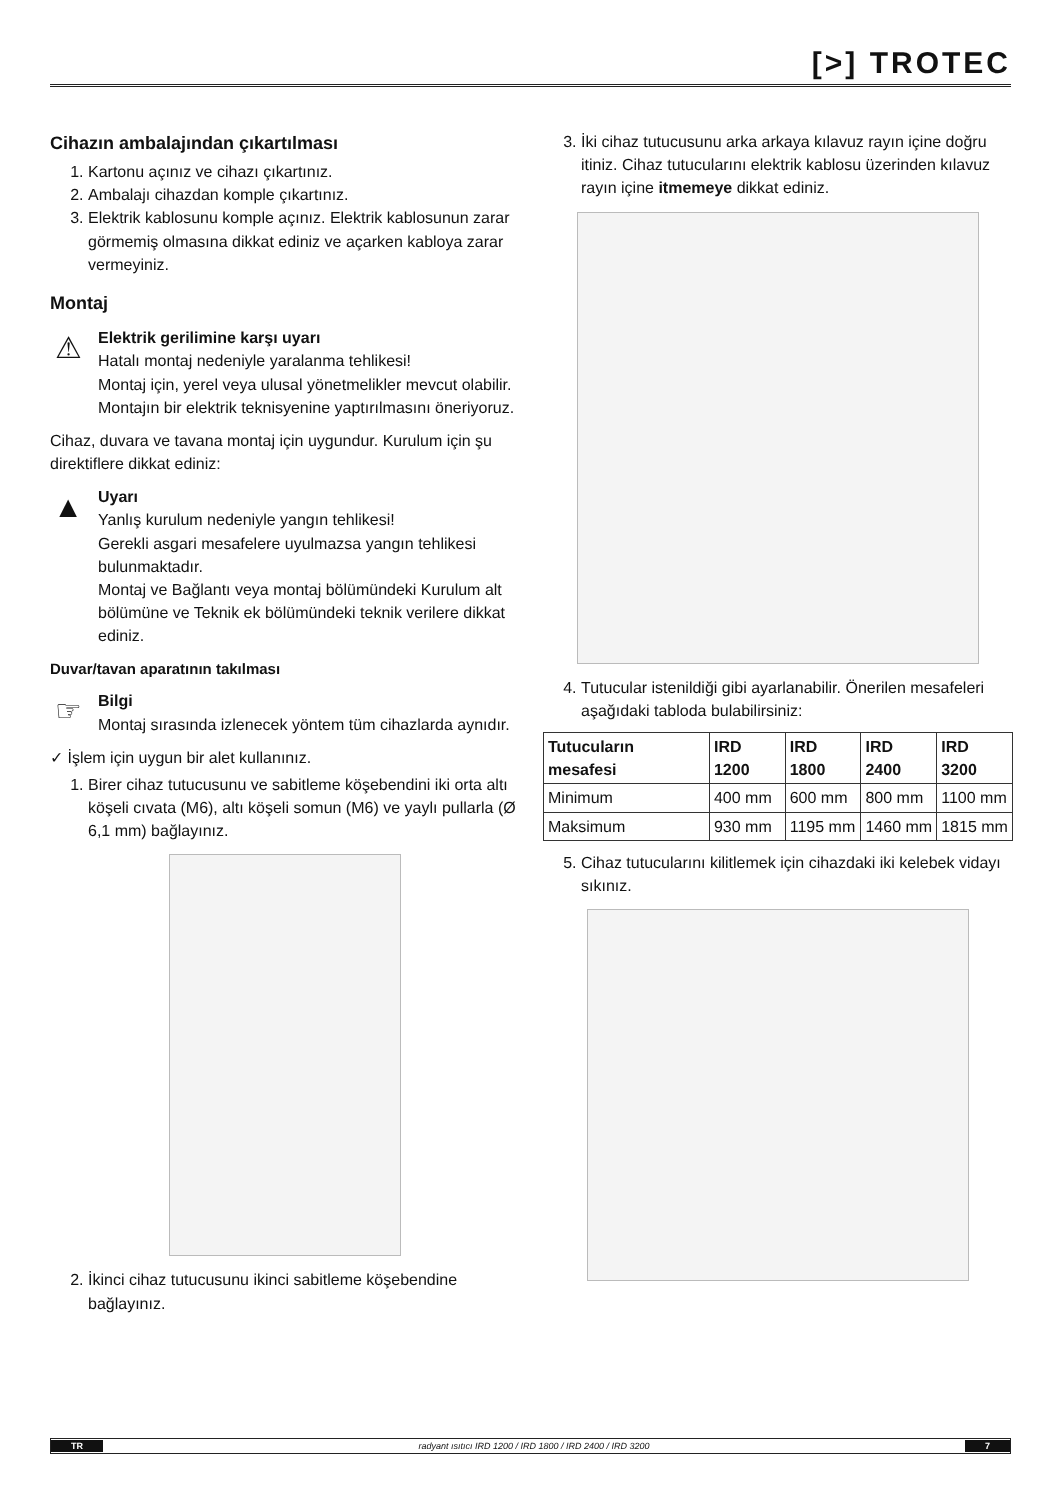[>] TROTEC
Cihazın ambalajından çıkartılması
1. Kartonu açınız ve cihazı çıkartınız.
2. Ambalajı cihazdan komple çıkartınız.
3. Elektrik kablosunu komple açınız. Elektrik kablosunun zarar görmemiş olmasına dikkat ediniz ve açarken kabloya zarar vermeyiniz.
Montaj
⚠
Elektrik gerilimine karşı uyarı
Hatalı montaj nedeniyle yaralanma tehlikesi!
Montaj için, yerel veya ulusal yönetmelikler mevcut olabilir. Montajın bir elektrik teknisyenine yaptırılmasını öneriyoruz.
Cihaz, duvara ve tavana montaj için uygundur. Kurulum için şu direktiflere dikkat ediniz:
▲
Uyarı
Yanlış kurulum nedeniyle yangın tehlikesi!
Gerekli asgari mesafelere uyulmazsa yangın tehlikesi bulunmaktadır.
Montaj ve Bağlantı veya montaj bölümündeki Kurulum alt bölümüne ve Teknik ek bölümündeki teknik verilere dikkat ediniz.
Duvar/tavan aparatının takılması
☞
Bilgi
Montaj sırasında izlenecek yöntem tüm cihazlarda aynıdır.
✓ İşlem için uygun bir alet kullanınız.
1. Birer cihaz tutucusunu ve sabitleme köşebendini iki orta altı köşeli cıvata (M6), altı köşeli somun (M6) ve yaylı pullarla (Ø 6,1 mm) bağlayınız.
2. İkinci cihaz tutucusunu ikinci sabitleme köşebendine bağlayınız.
3. İki cihaz tutucusunu arka arkaya kılavuz rayın içine doğru itiniz. Cihaz tutucularını elektrik kablosu üzerinden kılavuz rayın içine itmemeye dikkat ediniz.
4. Tutucular istenildiği gibi ayarlanabilir. Önerilen mesafeleri aşağıdaki tabloda bulabilirsiniz:
| Tutucuların mesafesi | IRD 1200 | IRD 1800 | IRD 2400 | IRD 3200 |
| --- | --- | --- | --- | --- |
| Minimum | 400 mm | 600 mm | 800 mm | 1100 mm |
| Maksimum | 930 mm | 1195 mm | 1460 mm | 1815 mm |
5. Cihaz tutucularını kilitlemek için cihazdaki iki kelebek vidayı sıkınız.
TR radyant ısıtıcı IRD 1200 / IRD 1800 / IRD 2400 / IRD 3200 7